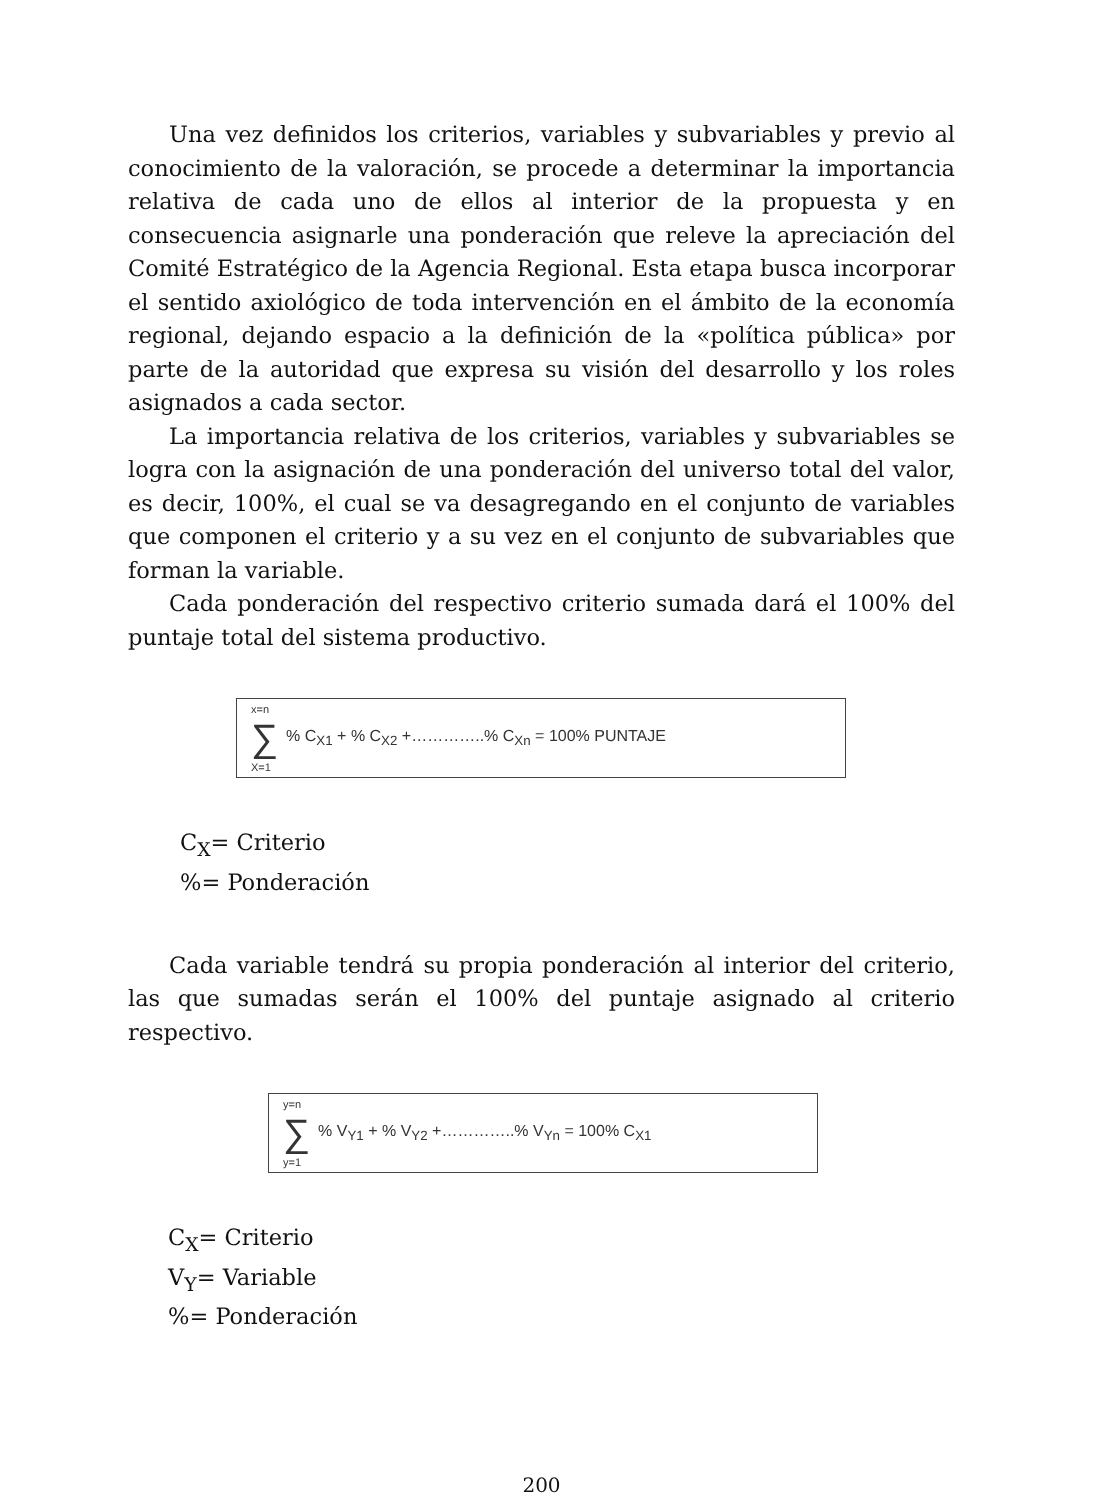Una vez definidos los criterios, variables y subvariables y previo al conocimiento de la valoración, se procede a determinar la importancia relativa de cada uno de ellos al interior de la propuesta y en consecuencia asignarle una ponderación que releve la apreciación del Comité Estratégico de la Agencia Regional. Esta etapa busca incorporar el sentido axiológico de toda intervención en el ámbito de la economía regional, dejando espacio a la definición de la «política pública» por parte de la autoridad que expresa su visión del desarrollo y los roles asignados a cada sector.
La importancia relativa de los criterios, variables y subvariables se logra con la asignación de una ponderación del universo total del valor, es decir, 100%, el cual se va desagregando en el conjunto de variables que componen el criterio y a su vez en el conjunto de subvariables que forman la variable.
Cada ponderación del respectivo criterio sumada dará el 100% del puntaje total del sistema productivo.
x=n
∑% C<sub>X1</sub> + % C<sub>X2</sub> +…………..% C<sub>Xn</sub> = 100% PUNTAJE
X=1
C<sub>X</sub>= Criterio
%= Ponderación
Cada variable tendrá su propia ponderación al interior del criterio, las que sumadas serán el 100% del puntaje asignado al criterio respectivo.
y=n
∑% V<sub>Y1</sub> + % V<sub>Y2</sub> +…………..% V<sub>Yn</sub> = 100% C<sub>X1</sub>
y=1
C<sub>X</sub>= Criterio
V<sub>Y</sub>= Variable
%= Ponderación
200